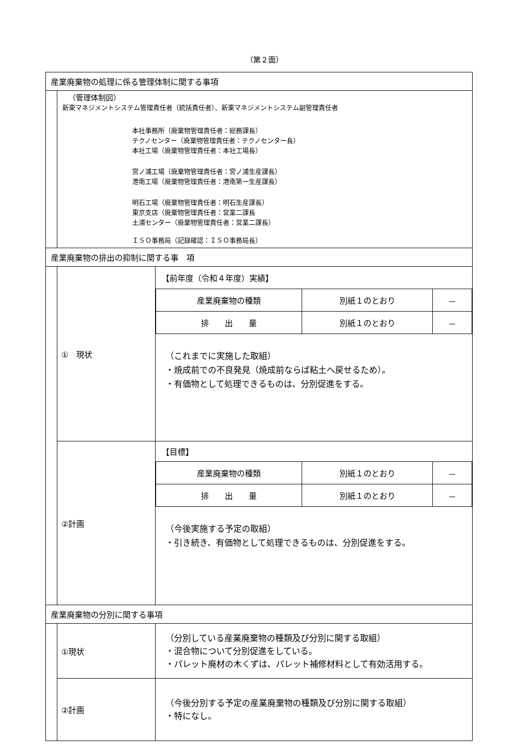（第２面）
| 産業廃棄物の処理に係る管理体制に関する事項 | | |
| | （管理体制図） 新東マネジメントシステム管理責任者（統括責任者）、新東マネジメントシステム副管理責任者 本社事務所（廃棄物管理責任者：総務課長） テクノセンター（廃棄物管理責任者：テクノセンター長） 本社工場（廃棄物管理責任者：本社工場長） 宮ノ浦工場（廃棄物管理責任者：宮ノ浦生産課長） 港南工場（廃棄物管理責任者：港南第一生産課長） 明石工場（廃棄物管理責任者：明石生産課長） 東京支店（廃棄物管理責任者：営業二課長 土浦センター（廃棄物管理責任者：営業二課長） ＩＳＯ事務局（記録確認：ＩＳＯ事務局長） | |
| 産業廃棄物の排出の抑制に関する事 項 | | |
| | ① 現状 | 【前年度（令和４年度）実績】 / 産業廃棄物の種類 / 別紙１のとおり / － / / 排 出 量 / 別紙１のとおり / － / （これまでに実施した取組） ・焼成前での不良発見（焼成前ならば粘土へ戻せるため）。 ・有価物として処理できるものは、分別促進をする。 |
| | ②計画 | 【目標】 / 産業廃棄物の種類 / 別紙１のとおり / － / / 排 出 量 / 別紙１のとおり / － / （今後実施する予定の取組） ・引き続き、有価物として処理できるものは、分別促進をする。 |
| 産業廃棄物の分別に関する事項 | | |
| | ①現状 | （分別している産業廃棄物の種類及び分別に関する取組） ・混合物について分別促進をしている。 ・パレット廃材の木くずは、パレット補修材料として有効活用する。 |
| | ②計画 | （今後分別する予定の産業廃棄物の種類及び分別に関する取組） ・特になし。 |